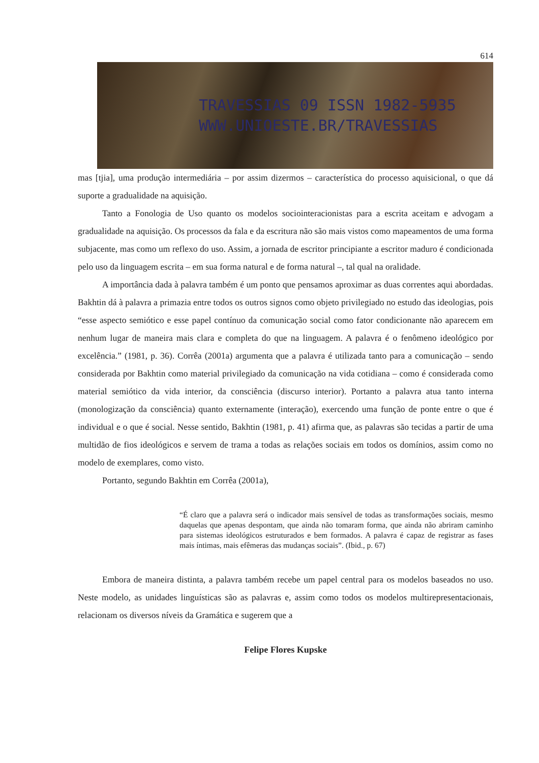614
TRAVESSIAS 09 ISSN 1982-5935
WWW.UNIOESTE.BR/TRAVESSIAS
mas [tjia], uma produção intermediária – por assim dizermos – característica do processo aquisicional, o que dá suporte a gradualidade na aquisição.
Tanto a Fonologia de Uso quanto os modelos sociointeracionistas para a escrita aceitam e advogam a gradualidade na aquisição. Os processos da fala e da escritura não são mais vistos como mapeamentos de uma forma subjacente, mas como um reflexo do uso. Assim, a jornada de escritor principiante a escritor maduro é condicionada pelo uso da linguagem escrita – em sua forma natural e de forma natural –, tal qual na oralidade.
A importância dada à palavra também é um ponto que pensamos aproximar as duas correntes aqui abordadas. Bakhtin dá à palavra a primazia entre todos os outros signos como objeto privilegiado no estudo das ideologias, pois “esse aspecto semiótico e esse papel contínuo da comunicação social como fator condicionante não aparecem em nenhum lugar de maneira mais clara e completa do que na linguagem. A palavra é o fenômeno ideológico por excelência.” (1981, p. 36). Corrêa (2001a) argumenta que a palavra é utilizada tanto para a comunicação – sendo considerada por Bakhtin como material privilegiado da comunicação na vida cotidiana – como é considerada como material semiótico da vida interior, da consciência (discurso interior). Portanto a palavra atua tanto interna (monologização da consciência) quanto externamente (interação), exercendo uma função de ponte entre o que é individual e o que é social. Nesse sentido, Bakhtin (1981, p. 41) afirma que, as palavras são tecidas a partir de uma multidão de fios ideológicos e servem de trama a todas as relações sociais em todos os domínios, assim como no modelo de exemplares, como visto.
Portanto, segundo Bakhtin em Corrêa (2001a),
“É claro que a palavra será o indicador mais sensível de todas as transformações sociais, mesmo daquelas que apenas despontam, que ainda não tomaram forma, que ainda não abriram caminho para sistemas ideológicos estruturados e bem formados. A palavra é capaz de registrar as fases mais íntimas, mais efêmeras das mudanças sociais”. (Ibid., p. 67)
Embora de maneira distinta, a palavra também recebe um papel central para os modelos baseados no uso. Neste modelo, as unidades linguísticas são as palavras e, assim como todos os modelos multirepresentacionais, relacionam os diversos níveis da Gramática e sugerem que a
Felipe Flores Kupske